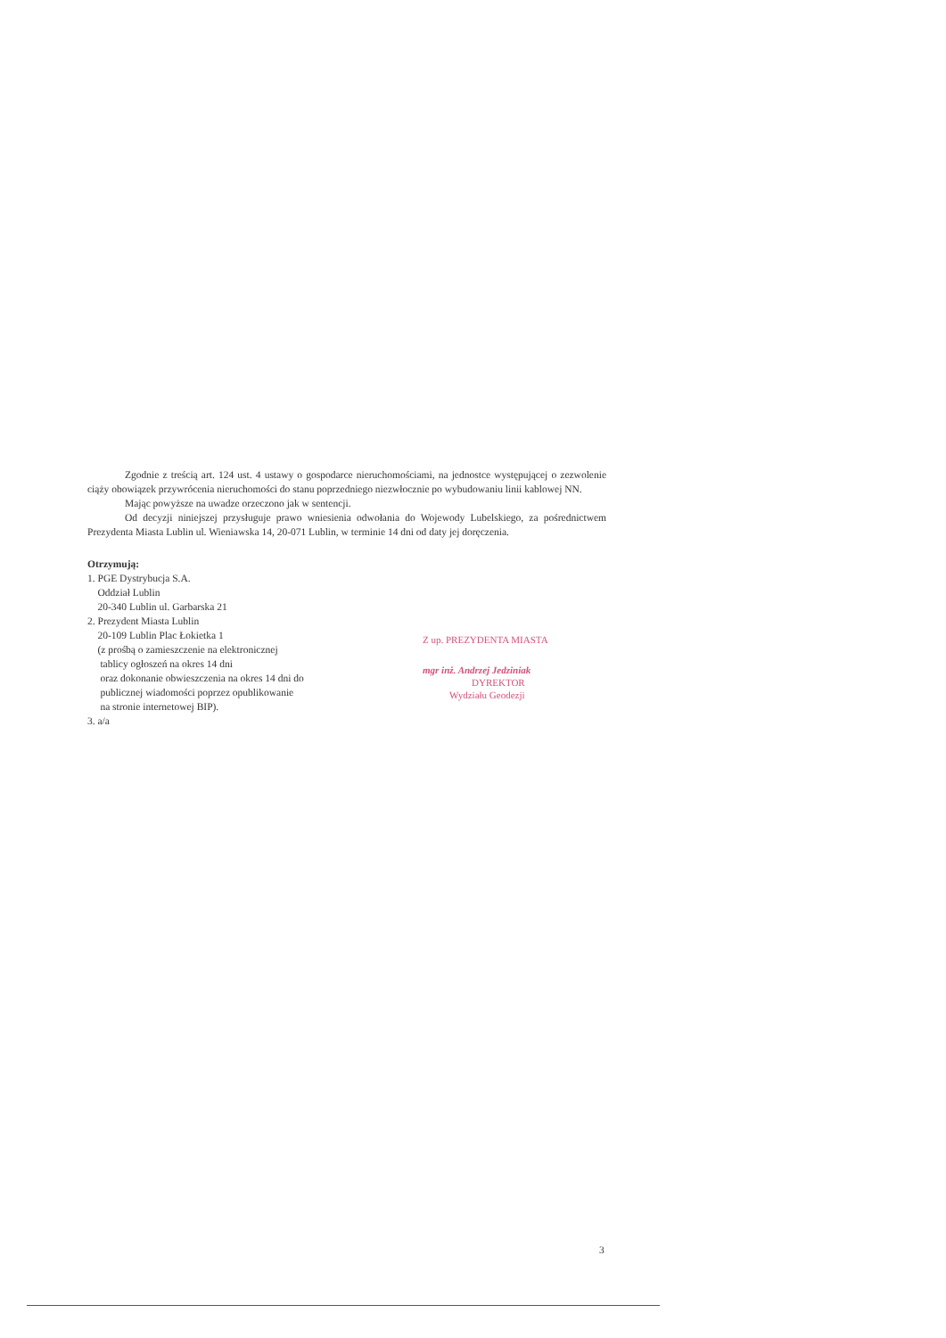Zgodnie z treścią art. 124 ust. 4 ustawy o gospodarce nieruchomościami, na jednostce występującej o zezwolenie ciąży obowiązek przywrócenia nieruchomości do stanu poprzedniego niezwłocznie po wybudowaniu linii kablowej NN.
Mając powyższe na uwadze orzeczono jak w sentencji.
Od decyzji niniejszej przysługuje prawo wniesienia odwołania do Wojewody Lubelskiego, za pośrednictwem Prezydenta Miasta Lublin ul. Wieniawska 14, 20-071 Lublin, w terminie 14 dni od daty jej doręczenia.
Otrzymują:
1. PGE Dystrybucja S.A.
Oddział Lublin
20-340 Lublin ul. Garbarska 21
2. Prezydent Miasta Lublin
20-109 Lublin Plac Łokietka 1
(z prośbą o zamieszczenie na elektronicznej
tablicy ogłoszeń na okres 14 dni
oraz dokonanie obwieszczenia na okres 14 dni do
publicznej wiadomości poprzez opublikowanie
na stronie internetowej BIP).
3. a/a
Z up. PREZYDENTA MIASTA
mgr inż. Andrzej Jedziniak
DYREKTOR
Wydziału Geodezji
3